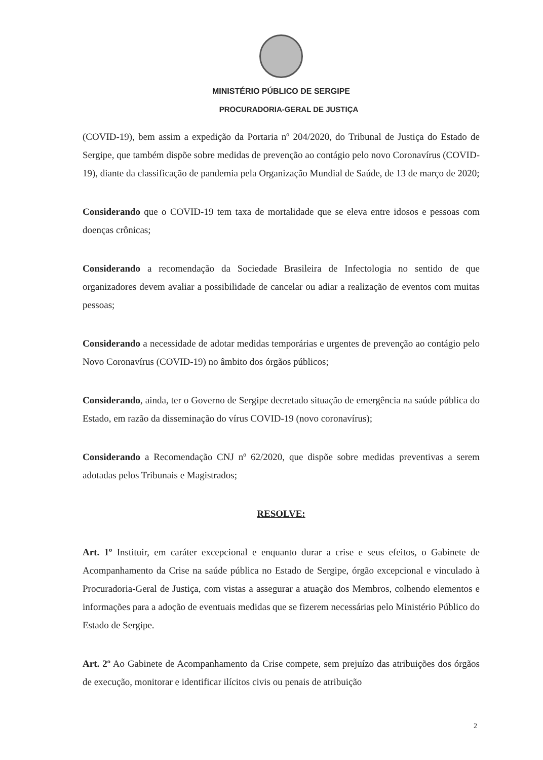MINISTÉRIO PÚBLICO DE SERGIPE
PROCURADORIA-GERAL DE JUSTIÇA
(COVID-19), bem assim a expedição da Portaria nº 204/2020, do Tribunal de Justiça do Estado de Sergipe, que também dispõe sobre medidas de prevenção ao contágio pelo novo Coronavírus (COVID-19), diante da classificação de pandemia pela Organização Mundial de Saúde, de 13 de março de 2020;
Considerando que o COVID-19 tem taxa de mortalidade que se eleva entre idosos e pessoas com doenças crônicas;
Considerando a recomendação da Sociedade Brasileira de Infectologia no sentido de que organizadores devem avaliar a possibilidade de cancelar ou adiar a realização de eventos com muitas pessoas;
Considerando a necessidade de adotar medidas temporárias e urgentes de prevenção ao contágio pelo Novo Coronavírus (COVID-19) no âmbito dos órgãos públicos;
Considerando, ainda, ter o Governo de Sergipe decretado situação de emergência na saúde pública do Estado, em razão da disseminação do vírus COVID-19 (novo coronavírus);
Considerando a Recomendação CNJ nº 62/2020, que dispõe sobre medidas preventivas a serem adotadas pelos Tribunais e Magistrados;
RESOLVE:
Art. 1º Instituir, em caráter excepcional e enquanto durar a crise e seus efeitos, o Gabinete de Acompanhamento da Crise na saúde pública no Estado de Sergipe, órgão excepcional e vinculado à Procuradoria-Geral de Justiça, com vistas a assegurar a atuação dos Membros, colhendo elementos e informações para a adoção de eventuais medidas que se fizerem necessárias pelo Ministério Público do Estado de Sergipe.
Art. 2º Ao Gabinete de Acompanhamento da Crise compete, sem prejuízo das atribuições dos órgãos de execução, monitorar e identificar ilícitos civis ou penais de atribuição
2